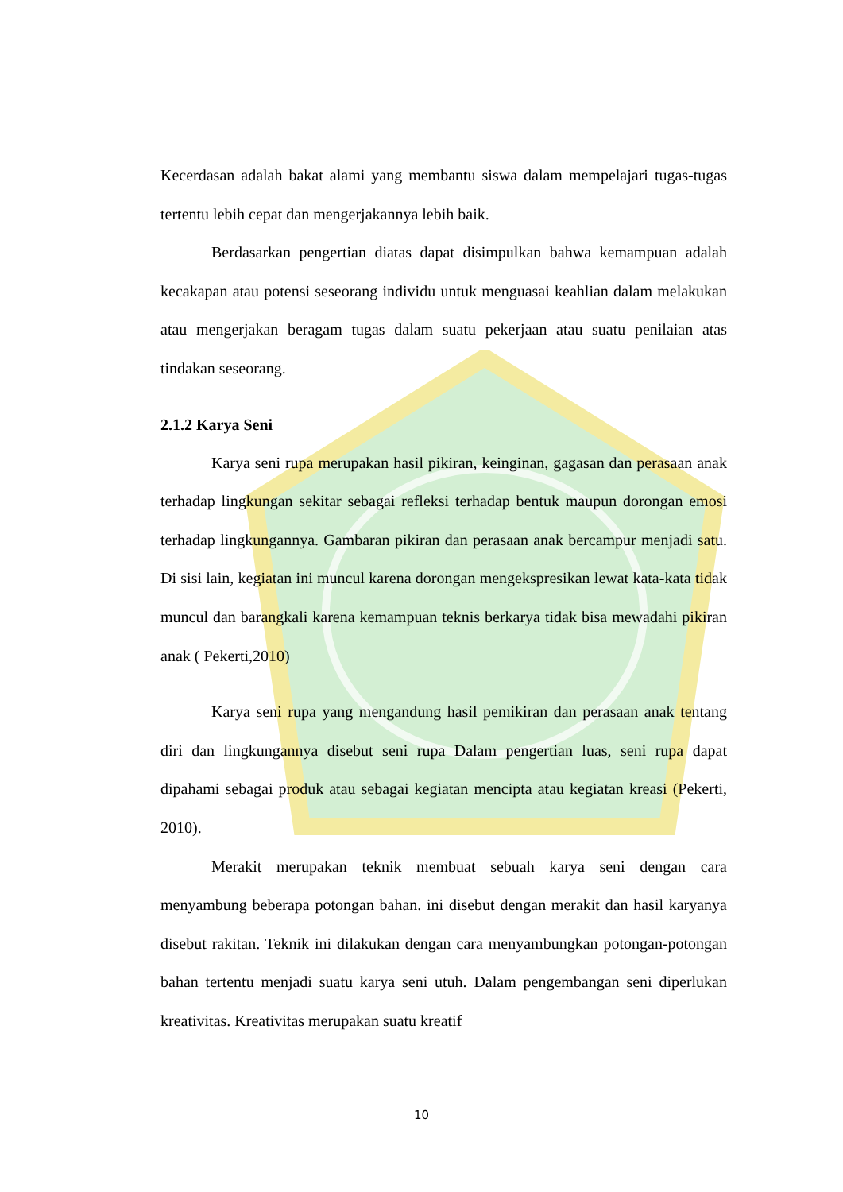Kecerdasan adalah bakat alami yang membantu siswa dalam mempelajari tugas-tugas tertentu lebih cepat dan mengerjakannya lebih baik.
Berdasarkan pengertian diatas dapat disimpulkan bahwa kemampuan adalah kecakapan atau potensi seseorang individu untuk menguasai keahlian dalam melakukan atau mengerjakan beragam tugas dalam suatu pekerjaan atau suatu penilaian atas tindakan seseorang.
2.1.2 Karya Seni
Karya seni rupa merupakan hasil pikiran, keinginan, gagasan dan perasaan anak terhadap lingkungan sekitar sebagai refleksi terhadap bentuk maupun dorongan emosi terhadap lingkungannya. Gambaran pikiran dan perasaan anak bercampur menjadi satu. Di sisi lain, kegiatan ini muncul karena dorongan mengekspresikan lewat kata-kata tidak muncul dan barangkali karena kemampuan teknis berkarya tidak bisa mewadahi pikiran anak ( Pekerti,2010)
Karya seni rupa yang mengandung hasil pemikiran dan perasaan anak tentang diri dan lingkungannya disebut seni rupa Dalam pengertian luas, seni rupa dapat dipahami sebagai produk atau sebagai kegiatan mencipta atau kegiatan kreasi (Pekerti, 2010).
Merakit merupakan teknik membuat sebuah karya seni dengan cara menyambung beberapa potongan bahan. ini disebut dengan merakit dan hasil karyanya disebut rakitan. Teknik ini dilakukan dengan cara menyambungkan potongan-potongan bahan tertentu menjadi suatu karya seni utuh. Dalam pengembangan seni diperlukan kreativitas. Kreativitas merupakan suatu kreatif
10